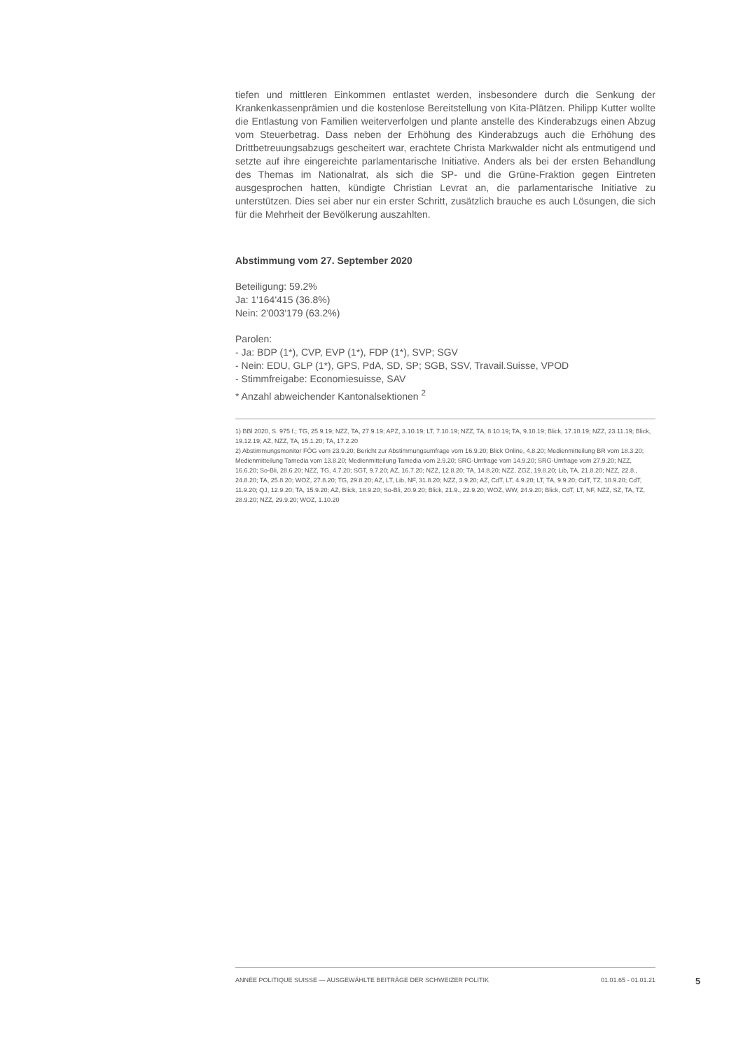tiefen und mittleren Einkommen entlastet werden, insbesondere durch die Senkung der Krankenkassenprämien und die kostenlose Bereitstellung von Kita-Plätzen. Philipp Kutter wollte die Entlastung von Familien weiterverfolgen und plante anstelle des Kinderabzugs einen Abzug vom Steuerbetrag. Dass neben der Erhöhung des Kinderabzugs auch die Erhöhung des Drittbetreuungsabzugs gescheitert war, erachtete Christa Markwalder nicht als entmutigend und setzte auf ihre eingereichte parlamentarische Initiative. Anders als bei der ersten Behandlung des Themas im Nationalrat, als sich die SP- und die Grüne-Fraktion gegen Eintreten ausgesprochen hatten, kündigte Christian Levrat an, die parlamentarische Initiative zu unterstützen. Dies sei aber nur ein erster Schritt, zusätzlich brauche es auch Lösungen, die sich für die Mehrheit der Bevölkerung auszahlten.
Abstimmung vom 27. September 2020
Beteiligung: 59.2%
Ja: 1'164'415 (36.8%)
Nein: 2'003'179 (63.2%)
Parolen:
- Ja: BDP (1*), CVP, EVP (1*), FDP (1*), SVP; SGV
- Nein: EDU, GLP (1*), GPS, PdA, SD, SP; SGB, SSV, Travail.Suisse, VPOD
- Stimmfreigabe: Economiesuisse, SAV
* Anzahl abweichender Kantonalsektionen <sup>2</sup>
1) BBl 2020, S. 975 f.; TG, 25.9.19; NZZ, TA, 27.9.19; APZ, 3.10.19; LT, 7.10.19; NZZ, TA, 8.10.19; TA, 9.10.19; Blick, 17.10.19; NZZ, 23.11.19; Blick, 19.12.19; AZ, NZZ, TA, 15.1.20; TA, 17.2.20
2) Abstimmungsmonitor FÖG vom 23.9.20; Bericht zur Abstimmungsumfrage vom 16.9.20; Blick Online, 4.8.20; Medienmitteilung BR vom 18.3.20; Medienmitteilung Tamedia vom 13.8.20; Medienmitteilung Tamedia vom 2.9.20; SRG-Umfrage vom 14.9.20; SRG-Umfrage vom 27.9.20; NZZ, 16.6.20; So-Bli, 28.6.20; NZZ, TG, 4.7.20; SGT, 9.7.20; AZ, 16.7.20; NZZ, 12.8.20; TA, 14.8.20; NZZ, ZGZ, 19.8.20; Lib, TA, 21.8.20; NZZ, 22.8., 24.8.20; TA, 25.8.20; WOZ, 27.8.20; TG, 29.8.20; AZ, LT, Lib, NF, 31.8.20; NZZ, 3.9.20; AZ, CdT, LT, 4.9.20; LT, TA, 9.9.20; CdT, TZ, 10.9.20; CdT, 11.9.20; QJ, 12.9.20; TA, 15.9.20; AZ, Blick, 18.9.20; So-Bli, 20.9.20; Blick, 21.9., 22.9.20; WOZ, WW, 24.9.20; Blick, CdT, LT, NF, NZZ, SZ, TA, TZ, 28.9.20; NZZ, 29.9.20; WOZ, 1.10.20
ANNÉE POLITIQUE SUISSE — AUSGEWÄHLTE BEITRÄGE DER SCHWEIZER POLITIK 01.01.65 - 01.01.21
5